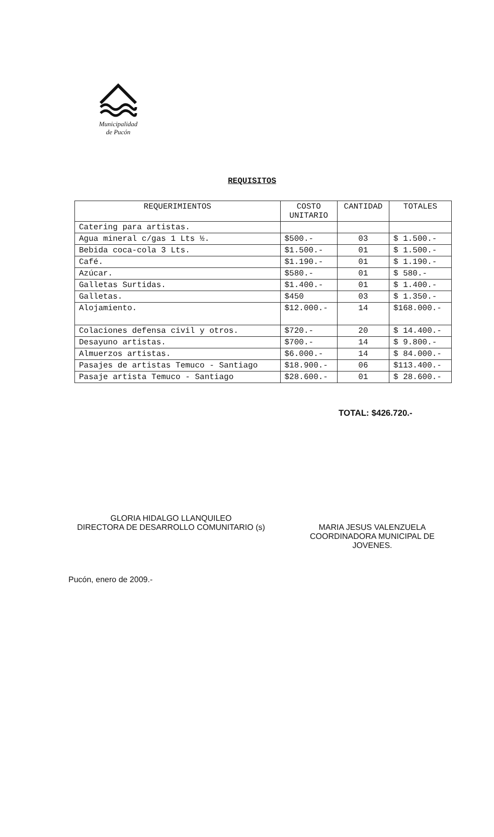Municipalidad
de Pucón
REQUISITOS
| REQUERIMIENTOS | COSTO UNITARIO | CANTIDAD | TOTALES |
| --- | --- | --- | --- |
| Catering para artistas. | | | |
| Agua mineral c/gas 1 Lts ½. | $500.- | 03 | $ 1.500.- |
| Bebida coca-cola 3 Lts. | $1.500.- | 01 | $ 1.500.- |
| Café. | $1.190.- | 01 | $ 1.190.- |
| Azúcar. | $580.- | 01 | $ 580.- |
| Galletas Surtidas. | $1.400.- | 01 | $ 1.400.- |
| Galletas. | $450 | 03 | $ 1.350.- |
| Alojamiento. | $12.000.- | 14 | $168.000.- |
| Colaciones defensa civil y otros. | $720.- | 20 | $ 14.400.- |
| Desayuno artistas. | $700.- | 14 | $ 9.800.- |
| Almuerzos artistas. | $6.000.- | 14 | $ 84.000.- |
| Pasajes de artistas Temuco - Santiago | $18.900.- | 06 | $113.400.- |
| Pasaje artista Temuco - Santiago | $28.600.- | 01 | $ 28.600.- |
TOTAL: $426.720.-
GLORIA HIDALGO LLANQUILEO
DIRECTORA DE DESARROLLO COMUNITARIO (s)
MARIA JESUS VALENZUELA
COORDINADORA MUNICIPAL DE
JOVENES.
Pucón, enero de 2009.-